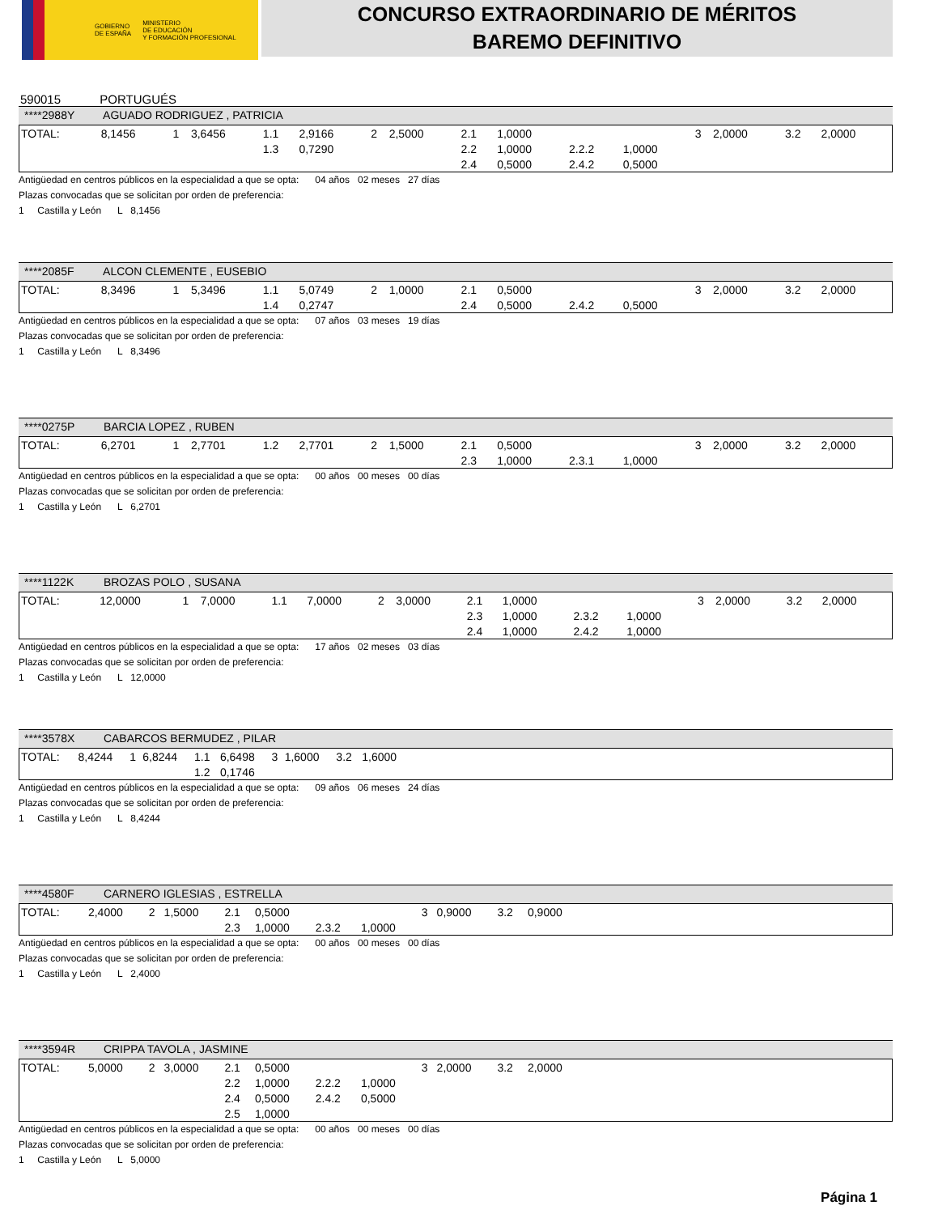GOBIERNO
DE ESPAÑA
MINISTERIO
DE EDUCACIÓN
Y FORMACIÓN PROFESIONAL
CONCURSO EXTRAORDINARIO DE MÉRITOS
BAREMO DEFINITIVO
590015 PORTUGUÉS
****2988Y AGUADO RODRIGUEZ , PATRICIA
| TOTAL: | 8,1456 | 1 | 3,6456 | 1.1 | 2,9166 | 2 | 2,5000 | 2.1 | 1,0000 | | | 3 | 2,0000 | 3.2 | 2,0000 |
| | | | | 1.3 | 0,7290 | | | 2.2 | 1,0000 | 2.2.2 | 1,0000 | | | | |
| | | | | | | | | 2.4 | 0,5000 | 2.4.2 | 0,5000 | | | | |
Antigüedad en centros públicos en la especialidad a que se opta: 04 años 02 meses 27 días
Plazas convocadas que se solicitan por orden de preferencia:
1 Castilla y León L 8,1456
****2085F ALCON CLEMENTE , EUSEBIO
| TOTAL: | 8,3496 | 1 | 5,3496 | 1.1 | 5,0749 | 2 | 1,0000 | 2.1 | 0,5000 | | | 3 | 2,0000 | 3.2 | 2,0000 |
| | | | | 1.4 | 0,2747 | | | 2.4 | 0,5000 | 2.4.2 | 0,5000 | | | | |
Antigüedad en centros públicos en la especialidad a que se opta: 07 años 03 meses 19 días
Plazas convocadas que se solicitan por orden de preferencia:
1 Castilla y León L 8,3496
****0275P BARCIA LOPEZ , RUBEN
| TOTAL: | 6,2701 | 1 | 2,7701 | 1.2 | 2,7701 | 2 | 1,5000 | 2.1 | 0,5000 | | | 3 | 2,0000 | 3.2 | 2,0000 |
| | | | | | | | | 2.3 | 1,0000 | 2.3.1 | 1,0000 | | | | |
Antigüedad en centros públicos en la especialidad a que se opta: 00 años 00 meses 00 días
Plazas convocadas que se solicitan por orden de preferencia:
1 Castilla y León L 6,2701
****1122K BROZAS POLO , SUSANA
| TOTAL: | 12,0000 | 1 | 7,0000 | 1.1 | 7,0000 | 2 | 3,0000 | 2.1 | 1,0000 | | | 3 | 2,0000 | 3.2 | 2,0000 |
| | | | | | | | | 2.3 | 1,0000 | 2.3.2 | 1,0000 | | | | |
| | | | | | | | | 2.4 | 1,0000 | 2.4.2 | 1,0000 | | | | |
Antigüedad en centros públicos en la especialidad a que se opta: 17 años 02 meses 03 días
Plazas convocadas que se solicitan por orden de preferencia:
1 Castilla y León L 12,0000
****3578X CABARCOS BERMUDEZ , PILAR
| TOTAL: | 8,4244 | 1 | 6,8244 | 1.1 | 6,6498 | 3 | 1,6000 | 3.2 | 1,6000 | |
| | | | | 1.2 | 0,1746 | | | | | |
Antigüedad en centros públicos en la especialidad a que se opta: 09 años 06 meses 24 días
Plazas convocadas que se solicitan por orden de preferencia:
1 Castilla y León L 8,4244
****4580F CARNERO IGLESIAS , ESTRELLA
| TOTAL: | 2,4000 | 2 | 1,5000 | 2.1 | 0,5000 | | | 3 | 0,9000 | 3.2 | 0,9000 | |
| | | | | 2.3 | 1,0000 | 2.3.2 | 1,0000 | | | | | |
Antigüedad en centros públicos en la especialidad a que se opta: 00 años 00 meses 00 días
Plazas convocadas que se solicitan por orden de preferencia:
1 Castilla y León L 2,4000
****3594R CRIPPA TAVOLA , JASMINE
| TOTAL: | 5,0000 | 2 | 3,0000 | 2.1 | 0,5000 | | | 3 | 2,0000 | 3.2 | 2,0000 | |
| | | | | 2.2 | 1,0000 | 2.2.2 | 1,0000 | | | | | |
| | | | | 2.4 | 0,5000 | 2.4.2 | 0,5000 | | | | | |
| | | | | 2.5 | 1,0000 | | | | | | | |
Antigüedad en centros públicos en la especialidad a que se opta: 00 años 00 meses 00 días
Plazas convocadas que se solicitan por orden de preferencia:
1 Castilla y León L 5,0000
Página 1